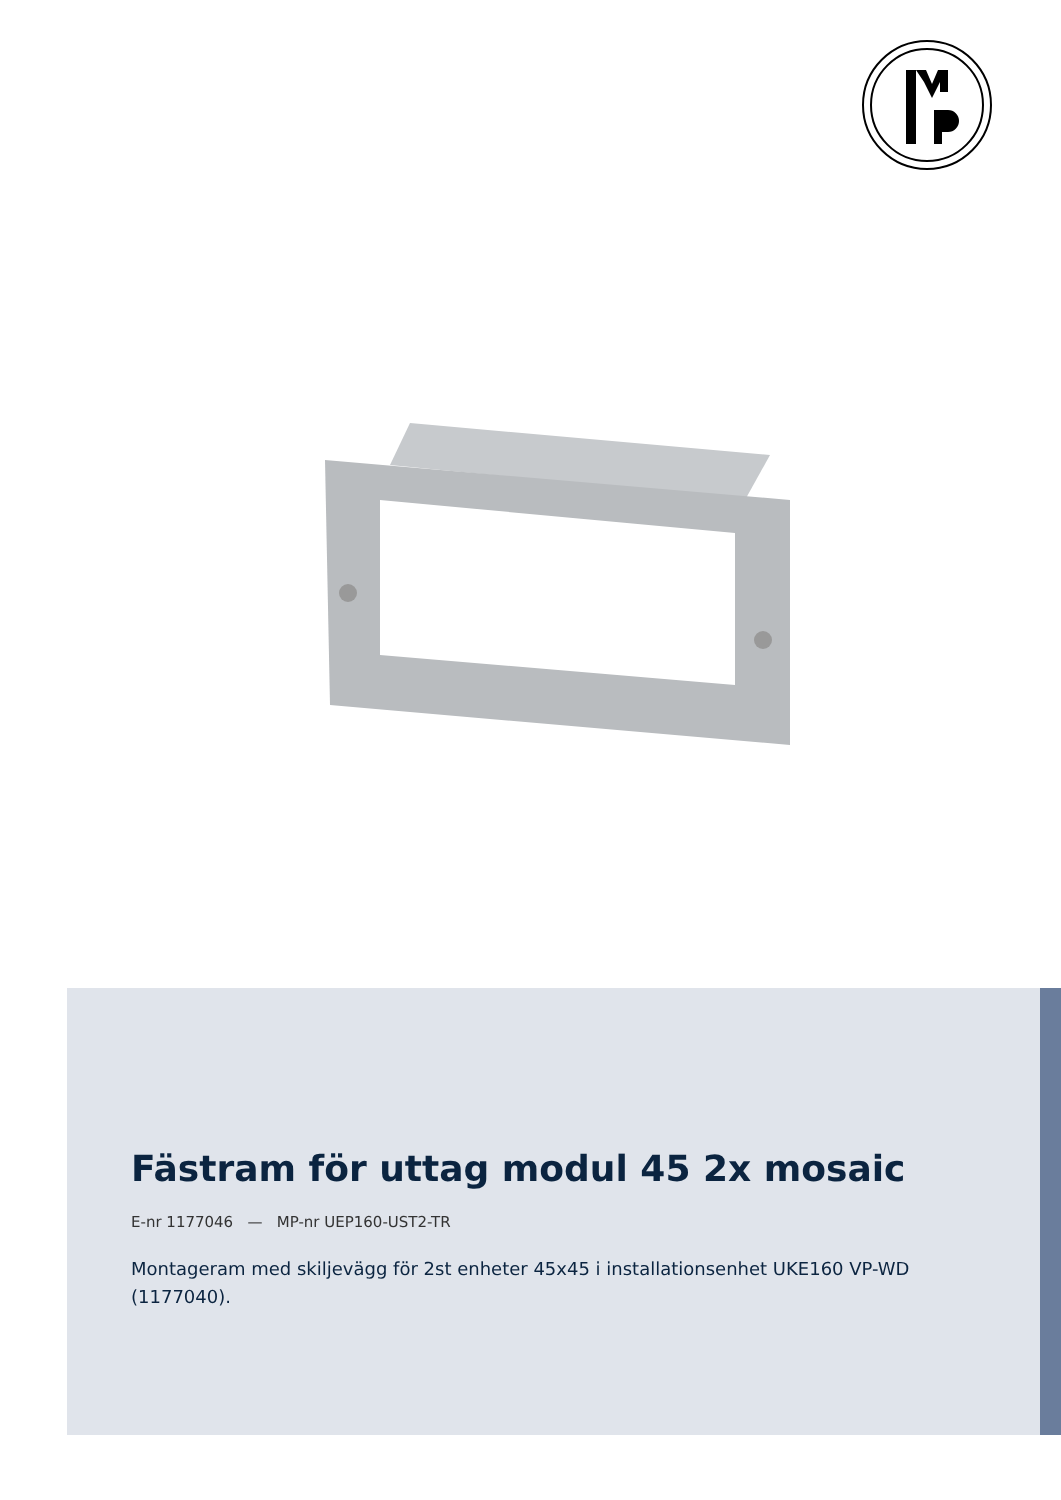Fästram för uttag modul 45 2x mosaic
E-nr 1177046 — MP-nr UEP160-UST2-TR
Montageram med skiljevägg för 2st enheter 45x45 i installationsenhet UKE160 VP-WD (1177040).